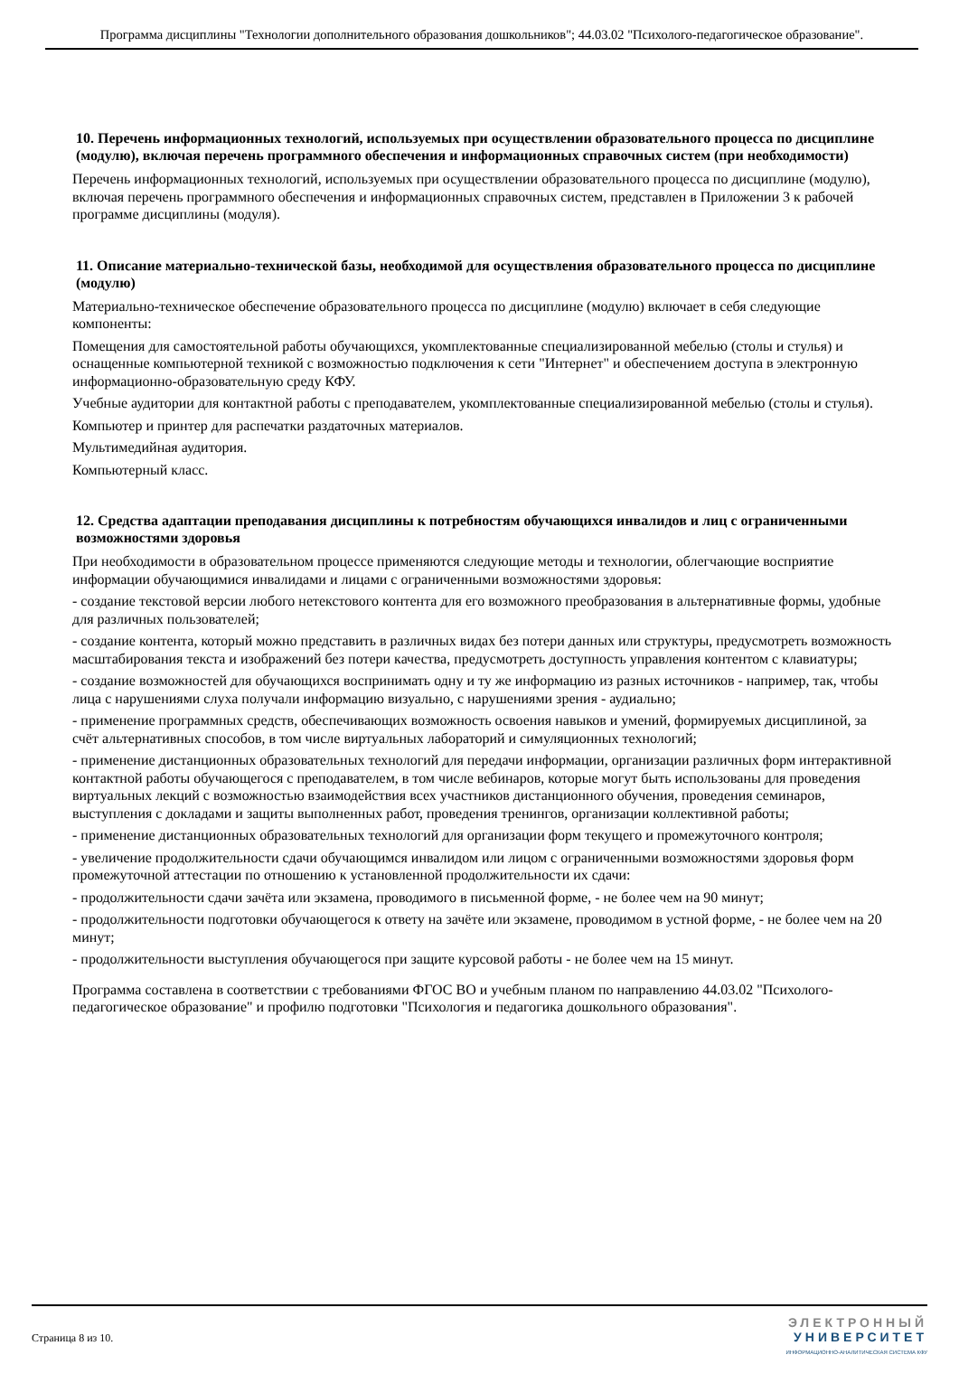Программа дисциплины "Технологии дополнительного образования дошкольников"; 44.03.02 "Психолого-педагогическое образование".
10. Перечень информационных технологий, используемых при осуществлении образовательного процесса по дисциплине (модулю), включая перечень программного обеспечения и информационных справочных систем (при необходимости)
Перечень информационных технологий, используемых при осуществлении образовательного процесса по дисциплине (модулю), включая перечень программного обеспечения и информационных справочных систем, представлен в Приложении 3 к рабочей программе дисциплины (модуля).
11. Описание материально-технической базы, необходимой для осуществления образовательного процесса по дисциплине (модулю)
Материально-техническое обеспечение образовательного процесса по дисциплине (модулю) включает в себя следующие компоненты:
Помещения для самостоятельной работы обучающихся, укомплектованные специализированной мебелью (столы и стулья) и оснащенные компьютерной техникой с возможностью подключения к сети "Интернет" и обеспечением доступа в электронную информационно-образовательную среду КФУ.
Учебные аудитории для контактной работы с преподавателем, укомплектованные специализированной мебелью (столы и стулья).
Компьютер и принтер для распечатки раздаточных материалов.
Мультимедийная аудитория.
Компьютерный класс.
12. Средства адаптации преподавания дисциплины к потребностям обучающихся инвалидов и лиц с ограниченными возможностями здоровья
При необходимости в образовательном процессе применяются следующие методы и технологии, облегчающие восприятие информации обучающимися инвалидами и лицами с ограниченными возможностями здоровья:
- создание текстовой версии любого нетекстового контента для его возможного преобразования в альтернативные формы, удобные для различных пользователей;
- создание контента, который можно представить в различных видах без потери данных или структуры, предусмотреть возможность масштабирования текста и изображений без потери качества, предусмотреть доступность управления контентом с клавиатуры;
- создание возможностей для обучающихся воспринимать одну и ту же информацию из разных источников - например, так, чтобы лица с нарушениями слуха получали информацию визуально, с нарушениями зрения - аудиально;
- применение программных средств, обеспечивающих возможность освоения навыков и умений, формируемых дисциплиной, за счёт альтернативных способов, в том числе виртуальных лабораторий и симуляционных технологий;
- применение дистанционных образовательных технологий для передачи информации, организации различных форм интерактивной контактной работы обучающегося с преподавателем, в том числе вебинаров, которые могут быть использованы для проведения виртуальных лекций с возможностью взаимодействия всех участников дистанционного обучения, проведения семинаров, выступления с докладами и защиты выполненных работ, проведения тренингов, организации коллективной работы;
- применение дистанционных образовательных технологий для организации форм текущего и промежуточного контроля;
- увеличение продолжительности сдачи обучающимся инвалидом или лицом с ограниченными возможностями здоровья форм промежуточной аттестации по отношению к установленной продолжительности их сдачи:
- продолжительности сдачи зачёта или экзамена, проводимого в письменной форме, - не более чем на 90 минут;
- продолжительности подготовки обучающегося к ответу на зачёте или экзамене, проводимом в устной форме, - не более чем на 20 минут;
- продолжительности выступления обучающегося при защите курсовой работы - не более чем на 15 минут.
Программа составлена в соответствии с требованиями ФГОС ВО и учебным планом по направлению 44.03.02 "Психолого-педагогическое образование" и профилю подготовки "Психология и педагогика дошкольного образования".
Страница 8 из 10.
ЭЛЕКТРОННЫЙ
УНИВЕРСИТЕТ
ИНФОРМАЦИОННО-АНАЛИТИЧЕСКАЯ СИСТЕМА КФУ